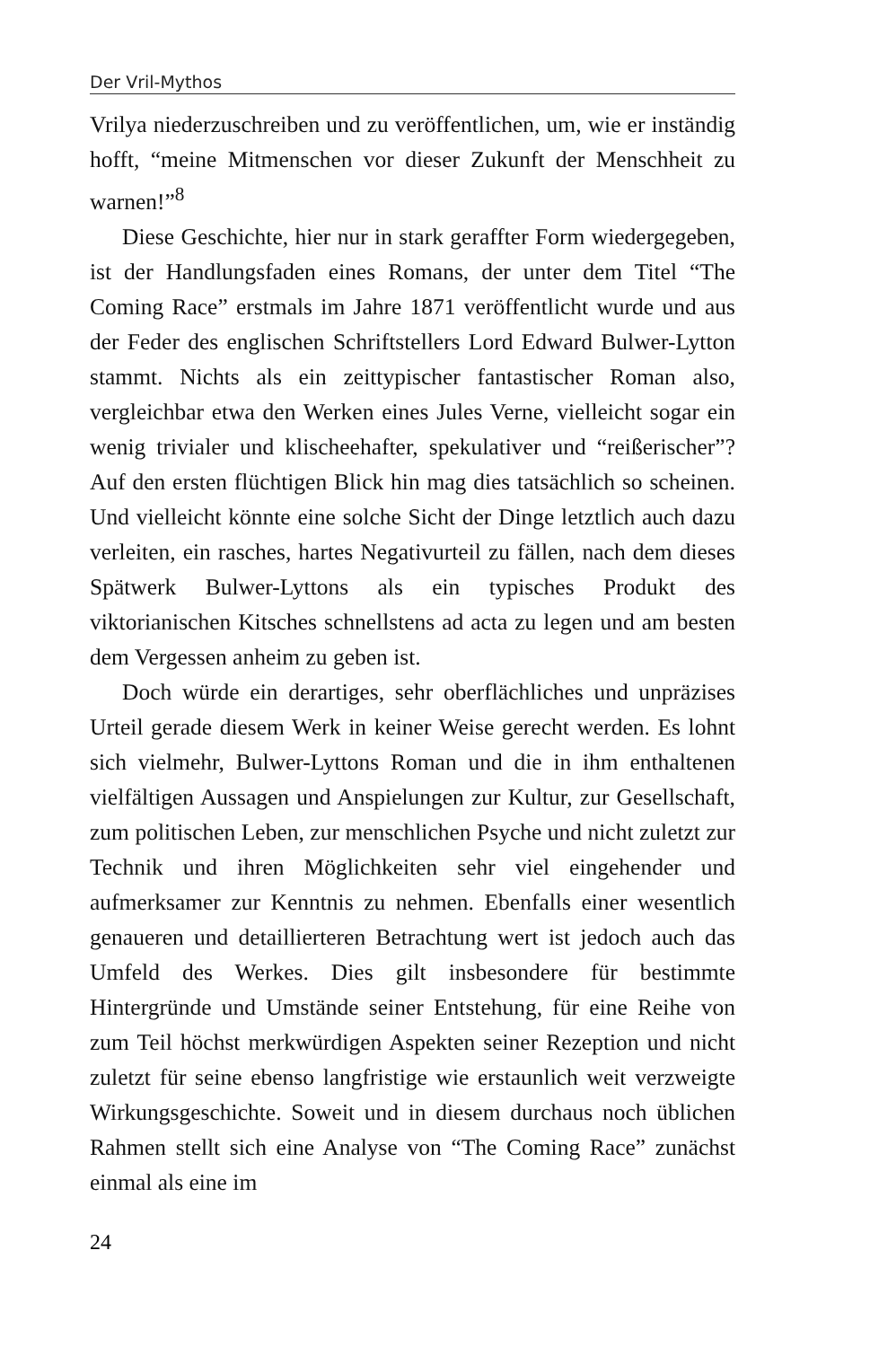Der Vril-Mythos
Vrilya niederzuschreiben und zu veröffentlichen, um, wie er inständig hofft, “meine Mitmenschen vor dieser Zukunft der Menschheit zu warnen!”<sup>8</sup>
Diese Geschichte, hier nur in stark geraffter Form wiedergegeben, ist der Handlungsfaden eines Romans, der unter dem Titel “The Coming Race” erstmals im Jahre 1871 veröffentlicht wurde und aus der Feder des englischen Schriftstellers Lord Edward Bulwer-Lytton stammt. Nichts als ein zeittypischer fantastischer Roman also, vergleichbar etwa den Werken eines Jules Verne, vielleicht sogar ein wenig trivialer und klischeehafter, spekulativer und “reißerischer”? Auf den ersten flüchtigen Blick hin mag dies tatsächlich so scheinen. Und vielleicht könnte eine solche Sicht der Dinge letztlich auch dazu verleiten, ein rasches, hartes Negativurteil zu fällen, nach dem dieses Spätwerk Bulwer-Lyttons als ein typisches Produkt des viktorianischen Kitsches schnellstens ad acta zu legen und am besten dem Vergessen anheim zu geben ist.
Doch würde ein derartiges, sehr oberflächliches und unpräzises Urteil gerade diesem Werk in keiner Weise gerecht werden. Es lohnt sich vielmehr, Bulwer-Lyttons Roman und die in ihm enthaltenen vielfältigen Aussagen und Anspielungen zur Kultur, zur Gesellschaft, zum politischen Leben, zur menschlichen Psyche und nicht zuletzt zur Technik und ihren Möglichkeiten sehr viel eingehender und aufmerksamer zur Kenntnis zu nehmen. Ebenfalls einer wesentlich genaueren und detaillierteren Betrachtung wert ist jedoch auch das Umfeld des Werkes. Dies gilt insbesondere für bestimmte Hintergründe und Umstände seiner Entstehung, für eine Reihe von zum Teil höchst merkwürdigen Aspekten seiner Rezeption und nicht zuletzt für seine ebenso langfristige wie erstaunlich weit verzweigte Wirkungsgeschichte. Soweit und in diesem durchaus noch üblichen Rahmen stellt sich eine Analyse von “The Coming Race” zunächst einmal als eine im
24